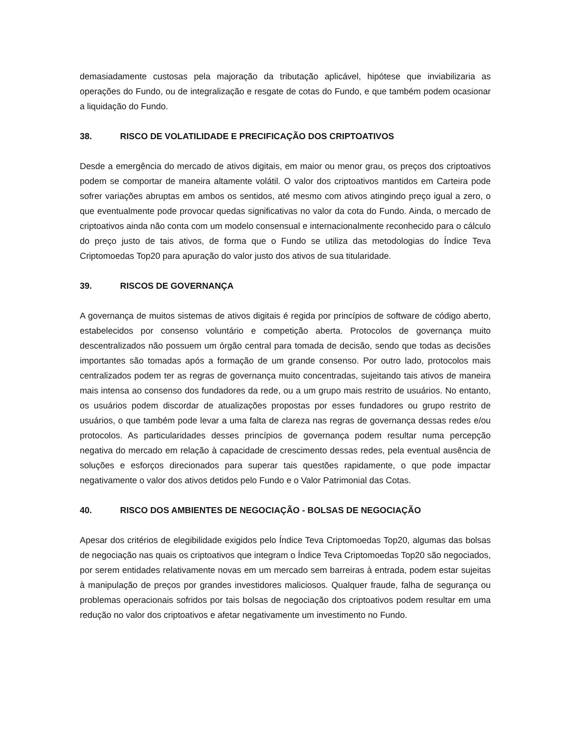demasiadamente custosas pela majoração da tributação aplicável, hipótese que inviabilizaria as operações do Fundo, ou de integralização e resgate de cotas do Fundo, e que também podem ocasionar a liquidação do Fundo.
38. RISCO DE VOLATILIDADE E PRECIFICAÇÃO DOS CRIPTOATIVOS
Desde a emergência do mercado de ativos digitais, em maior ou menor grau, os preços dos criptoativos podem se comportar de maneira altamente volátil. O valor dos criptoativos mantidos em Carteira pode sofrer variações abruptas em ambos os sentidos, até mesmo com ativos atingindo preço igual a zero, o que eventualmente pode provocar quedas significativas no valor da cota do Fundo. Ainda, o mercado de criptoativos ainda não conta com um modelo consensual e internacionalmente reconhecido para o cálculo do preço justo de tais ativos, de forma que o Fundo se utiliza das metodologias do Índice Teva Criptomoedas Top20 para apuração do valor justo dos ativos de sua titularidade.
39. RISCOS DE GOVERNANÇA
A governança de muitos sistemas de ativos digitais é regida por princípios de software de código aberto, estabelecidos por consenso voluntário e competição aberta. Protocolos de governança muito descentralizados não possuem um órgão central para tomada de decisão, sendo que todas as decisões importantes são tomadas após a formação de um grande consenso. Por outro lado, protocolos mais centralizados podem ter as regras de governança muito concentradas, sujeitando tais ativos de maneira mais intensa ao consenso dos fundadores da rede, ou a um grupo mais restrito de usuários. No entanto, os usuários podem discordar de atualizações propostas por esses fundadores ou grupo restrito de usuários, o que também pode levar a uma falta de clareza nas regras de governança dessas redes e/ou protocolos. As particularidades desses princípios de governança podem resultar numa percepção negativa do mercado em relação à capacidade de crescimento dessas redes, pela eventual ausência de soluções e esforços direcionados para superar tais questões rapidamente, o que pode impactar negativamente o valor dos ativos detidos pelo Fundo e o Valor Patrimonial das Cotas.
40. RISCO DOS AMBIENTES DE NEGOCIAÇÃO - BOLSAS DE NEGOCIAÇÃO
Apesar dos critérios de elegibilidade exigidos pelo Índice Teva Criptomoedas Top20, algumas das bolsas de negociação nas quais os criptoativos que integram o Índice Teva Criptomoedas Top20 são negociados, por serem entidades relativamente novas em um mercado sem barreiras à entrada, podem estar sujeitas à manipulação de preços por grandes investidores maliciosos. Qualquer fraude, falha de segurança ou problemas operacionais sofridos por tais bolsas de negociação dos criptoativos podem resultar em uma redução no valor dos criptoativos e afetar negativamente um investimento no Fundo.